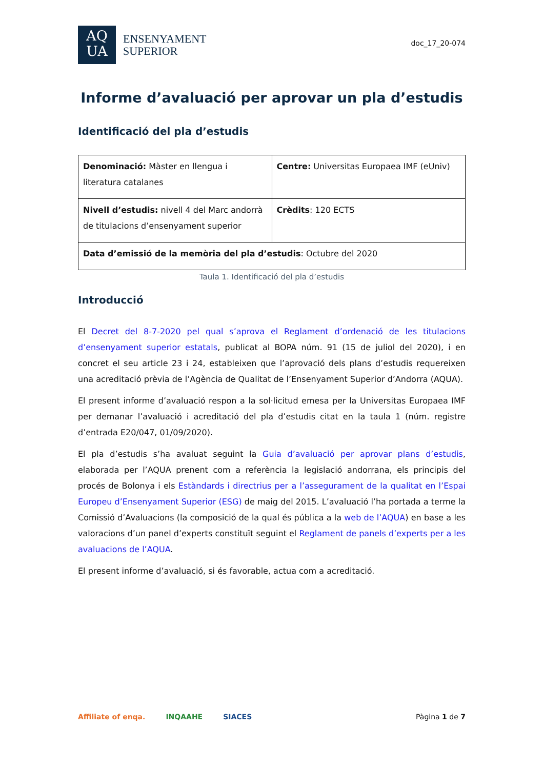AQ
UA
ENSENYAMENT
SUPERIOR
doc_17_20-074
Informe d’avaluació per aprovar un pla d’estudis
Identificació del pla d’estudis
| Denominació: Màster en llengua i literatura catalanes | Centre: Universitas Europaea IMF (eUniv) |
| Nivell d’estudis: nivell 4 del Marc andorrà de titulacions d’ensenyament superior | Crèdits : 120 ECTS |
| Data d’emissió de la memòria del pla d’estudis : Octubre del 2020 | |
Taula 1. Identificació del pla d’estudis
Introducció
El Decret del 8-7-2020 pel qual s’aprova el Reglament d’ordenació de les titulacions d’ensenyament superior estatals, publicat al BOPA núm. 91 (15 de juliol del 2020), i en concret el seu article 23 i 24, estableixen que l’aprovació dels plans d’estudis requereixen una acreditació prèvia de l’Agència de Qualitat de l’Ensenyament Superior d’Andorra (AQUA).
El present informe d’avaluació respon a la sol·licitud emesa per la Universitas Europaea IMF per demanar l’avaluació i acreditació del pla d’estudis citat en la taula 1 (núm. registre d’entrada E20/047, 01/09/2020).
El pla d’estudis s’ha avaluat seguint la Guia d’avaluació per aprovar plans d’estudis, elaborada per l’AQUA prenent com a referència la legislació andorrana, els principis del procés de Bolonya i els Estàndards i directrius per a l’assegurament de la qualitat en l’Espai Europeu d’Ensenyament Superior (ESG) de maig del 2015. L’avaluació l’ha portada a terme la Comissió d’Avaluacions (la composició de la qual és pública a la web de l’AQUA) en base a les valoracions d’un panel d’experts constituït seguint el Reglament de panels d’experts per a les avaluacions de l’AQUA.
El present informe d’avaluació, si és favorable, actua com a acreditació.
Affiliate of enqa. INQAAHE SIACES Pàgina 1 de 7